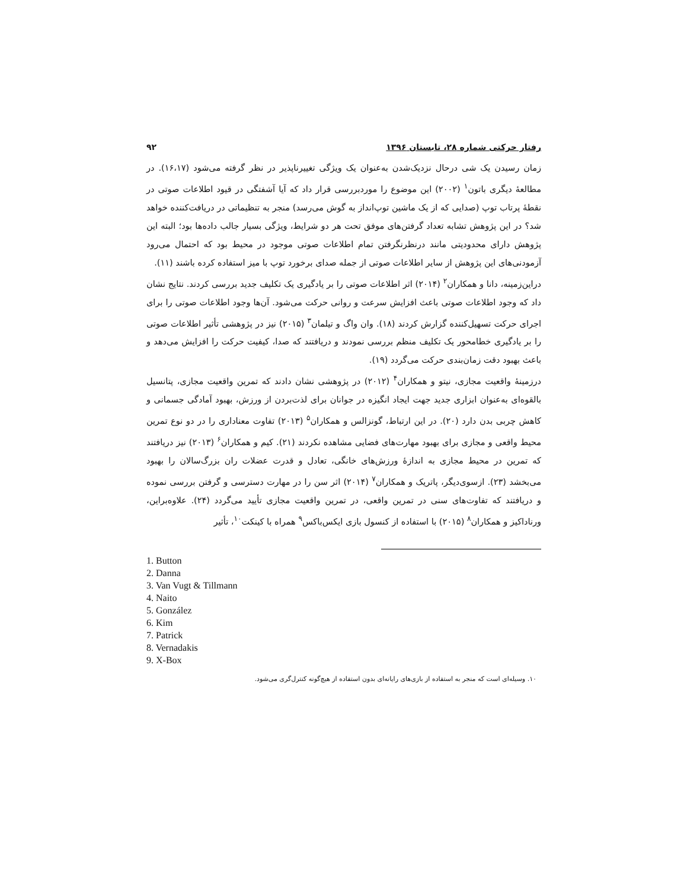رفتار حرکتی شماره ۲۸، تابستان ۱۳۹۶ ۹۲
زمان رسیدن یک شی درحال نزدیک‌شدن به‌عنوان یک ویژگی تغییرناپذیر در نظر گرفته می‌شود (۱۶،۱۷). در مطالعهٔ دیگری باتون<sup>۱</sup> (۲۰۰۲) این موضوع را موردبررسی قرار داد که آیا آشفتگی در قیود اطلاعات صوتی در نقطهٔ پرتاب توپ (صدایی که از یک ماشین توپ‌انداز به گوش می‌رسد) منجر به تنظیماتی در دریافت‌کننده خواهد شد؟ در این پژوهش تشابه تعداد گرفتن‌های موفق تحت هر دو شرایط، ویژگی بسیار جالب داده‌ها بود؛ البته این پژوهش دارای محدودیتی مانند درنظرنگرفتن تمام اطلاعات صوتی موجود در محیط بود که احتمال می‌رود آزمودنی‌های این پژوهش از سایر اطلاعات صوتی از جمله صدای برخورد توپ با میز استفاده کرده باشند (۱۱).
دراین‌زمینه، دانا و همکاران<sup>۲</sup> (۲۰۱۴) اثر اطلاعات صوتی را بر یادگیری یک تکلیف جدید بررسی کردند. نتایج نشان داد که وجود اطلاعات صوتی باعث افزایش سرعت و روانی حرکت می‌شود. آن‌ها وجود اطلاعات صوتی را برای اجرای حرکت تسهیل‌کننده گزارش کردند (۱۸). وان واگ و تیلمان<sup>۳</sup> (۲۰۱۵) نیز در پژوهشی تأثیر اطلاعات صوتی را بر یادگیری خطامحور یک تکلیف منظم بررسی نمودند و دریافتند که صدا، کیفیت حرکت را افزایش می‌دهد و باعث بهبود دقت زمان‌بندی حرکت می‌گردد (۱۹).
درزمینهٔ واقعیت مجازی، نیتو و همکاران<sup>۴</sup> (۲۰۱۲) در پژوهشی نشان دادند که تمرین واقعیت مجازی، پتانسیل بالقوه‌ای به‌عنوان ابزاری جدید جهت ایجاد انگیزه در جوانان برای لذت‌بردن از ورزش، بهبود آمادگی جسمانی و کاهش چربی بدن دارد (۲۰). در این ارتباط، گونزالس و همکاران<sup>۵</sup> (۲۰۱۳) تفاوت معناداری را در دو نوع تمرین محیط واقعی و مجازی برای بهبود مهارت‌های فضایی مشاهده نکردند (۲۱). کیم و همکاران<sup>۶</sup> (۲۰۱۳) نیز دریافتند که تمرین در محیط مجازی به اندازهٔ ورزش‌های خانگی، تعادل و قدرت عضلات ران بزرگ‌سالان را بهبود می‌بخشد (۲۳). ازسوی‌دیگر، پاتریک و همکاران<sup>۷</sup> (۲۰۱۴) اثر سن را در مهارت دسترسی و گرفتن بررسی نموده و دریافتند که تفاوت‌های سنی در تمرین واقعی، در تمرین واقعیت مجازی تأیید می‌گردد (۲۴). علاوه‌براین، ورناداکیز و همکاران<sup>۸</sup> (۲۰۱۵) با استفاده از کنسول بازی ایکس‌باکس<sup>۹</sup> همراه با کینکت<sup>۱۰</sup>، تأثیر
1. Button
2. Danna
3. Van Vugt & Tillmann
4. Naito
5. González
6. Kim
7. Patrick
8. Vernadakis
9. X-Box
۱۰. وسیله‌ای است که منجر به استفاده از بازی‌های رایانه‌ای بدون استفاده از هیچ‌گونه کنترل‌گری می‌شود.